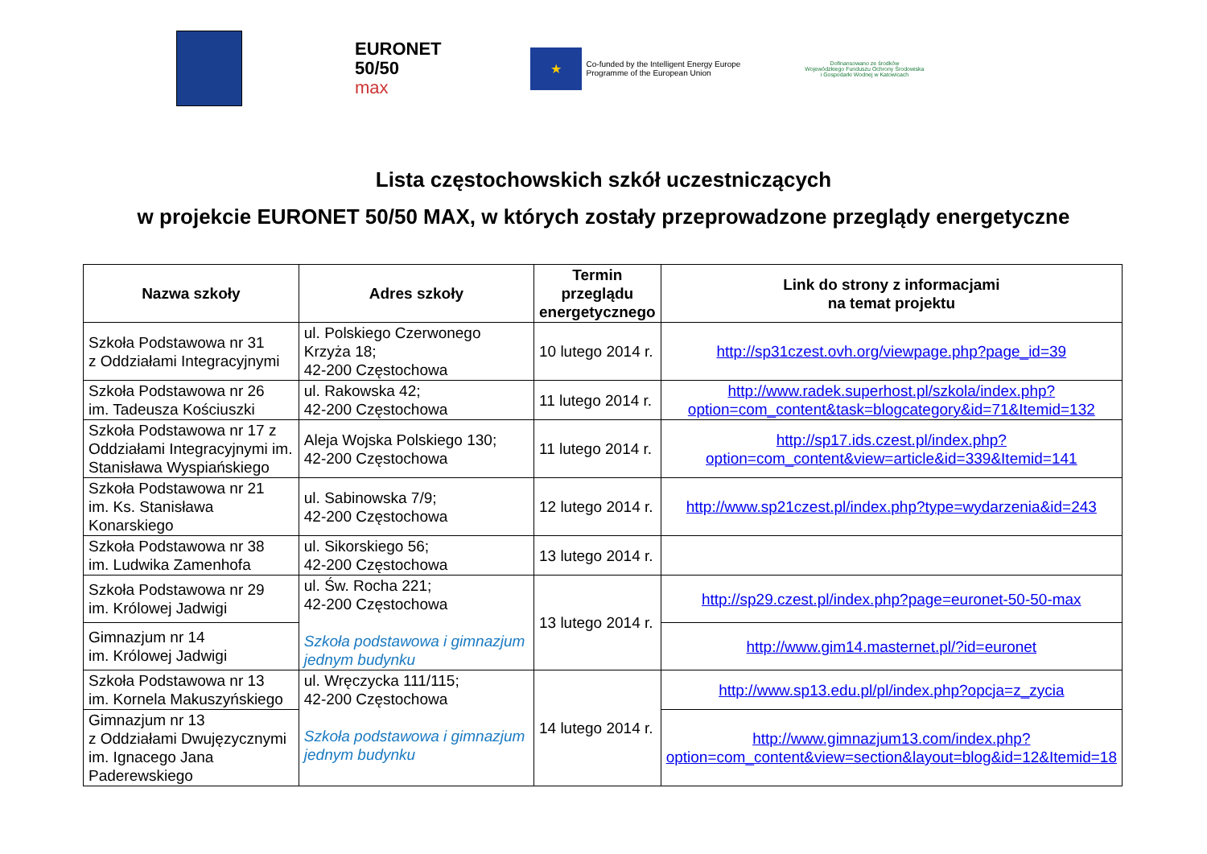EURONET
50/50
max
★
Co-funded by the Intelligent Energy Europe
Programme of the European Union
Dofinansowano ze środków
Wojewódzkiego Funduszu Ochrony Środowiska
i Gospodarki Wodnej w Katowicach
Lista częstochowskich szkół uczestniczących
w projekcie EURONET 50/50 MAX, w których zostały przeprowadzone przeglądy energetyczne
| Nazwa szkoły | Adres szkoły | Termin przeglądu energetycznego | Link do strony z informacjami na temat projektu |
| --- | --- | --- | --- |
| Szkoła Podstawowa nr 31 z Oddziałami Integracyjnymi | ul. Polskiego Czerwonego Krzyża 18; 42-200 Częstochowa | 10 lutego 2014 r. | http://sp31czest.ovh.org/viewpage.php?page_id=39 |
| Szkoła Podstawowa nr 26 im. Tadeusza Kościuszki | ul. Rakowska 42; 42-200 Częstochowa | 11 lutego 2014 r. | http://www.radek.superhost.pl/szkola/index.php?option=com_content&task=blogcategory&id=71&Itemid=132 |
| Szkoła Podstawowa nr 17 z Oddziałami Integracyjnymi im. Stanisława Wyspiańskiego | Aleja Wojska Polskiego 130; 42-200 Częstochowa | 11 lutego 2014 r. | http://sp17.ids.czest.pl/index.php?option=com_content&view=article&id=339&Itemid=141 |
| Szkoła Podstawowa nr 21 im. Ks. Stanisława Konarskiego | ul. Sabinowska 7/9; 42-200 Częstochowa | 12 lutego 2014 r. | http://www.sp21czest.pl/index.php?type=wydarzenia&id=243 |
| Szkoła Podstawowa nr 38 im. Ludwika Zamenhofa | ul. Sikorskiego 56; 42-200 Częstochowa | 13 lutego 2014 r. | |
| Szkoła Podstawowa nr 29 im. Królowej Jadwigi | ul. Św. Rocha 221; 42-200 Częstochowa Szkoła podstawowa i gimnazjum jednym budynku | 13 lutego 2014 r. | http://sp29.czest.pl/index.php?page=euronet-50-50-max |
| Gimnazjum nr 14 im. Królowej Jadwigi | | | http://www.gim14.masternet.pl/?id=euronet |
| Szkoła Podstawowa nr 13 im. Kornela Makuszyńskiego | ul. Wręczycka 111/115; 42-200 Częstochowa Szkoła podstawowa i gimnazjum jednym budynku | 14 lutego 2014 r. | http://www.sp13.edu.pl/pl/index.php?opcja=z_zycia |
| Gimnazjum nr 13 z Oddziałami Dwujęzycznymi im. Ignacego Jana Paderewskiego | | | http://www.gimnazjum13.com/index.php?option=com_content&view=section&layout=blog&id=12&Itemid=18 |